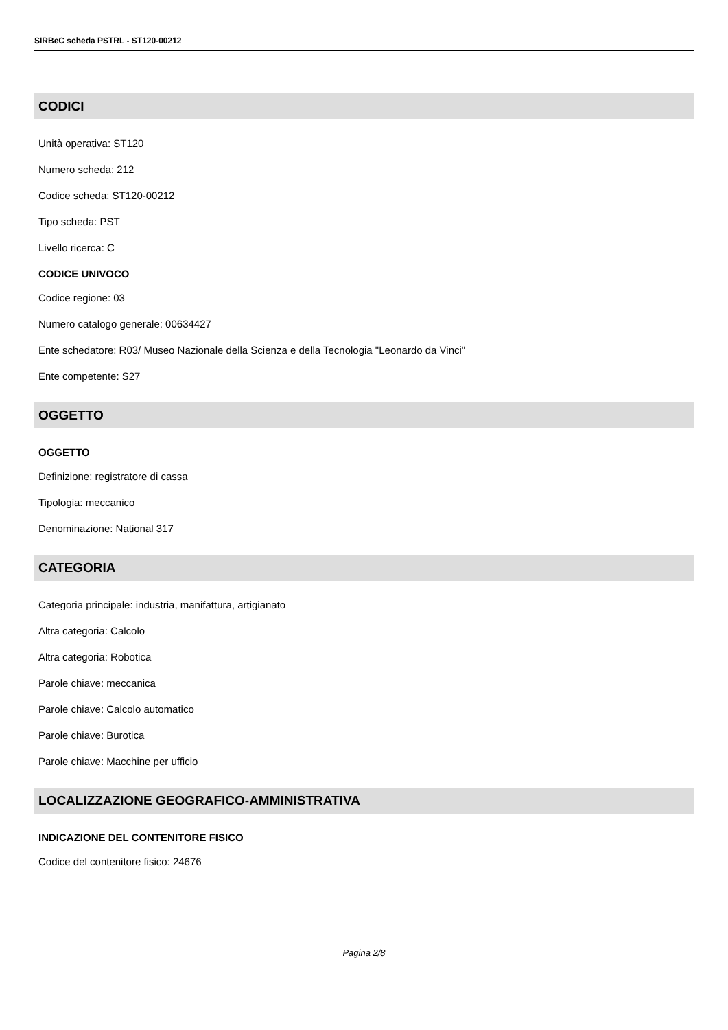SIRBeC scheda PSTRL - ST120-00212
CODICI
Unità operativa: ST120
Numero scheda: 212
Codice scheda: ST120-00212
Tipo scheda: PST
Livello ricerca: C
CODICE UNIVOCO
Codice regione: 03
Numero catalogo generale: 00634427
Ente schedatore: R03/ Museo Nazionale della Scienza e della Tecnologia "Leonardo da Vinci"
Ente competente: S27
OGGETTO
OGGETTO
Definizione: registratore di cassa
Tipologia: meccanico
Denominazione: National 317
CATEGORIA
Categoria principale: industria, manifattura, artigianato
Altra categoria: Calcolo
Altra categoria: Robotica
Parole chiave: meccanica
Parole chiave: Calcolo automatico
Parole chiave: Burotica
Parole chiave: Macchine per ufficio
LOCALIZZAZIONE GEOGRAFICO-AMMINISTRATIVA
INDICAZIONE DEL CONTENITORE FISICO
Codice del contenitore fisico: 24676
Pagina 2/8